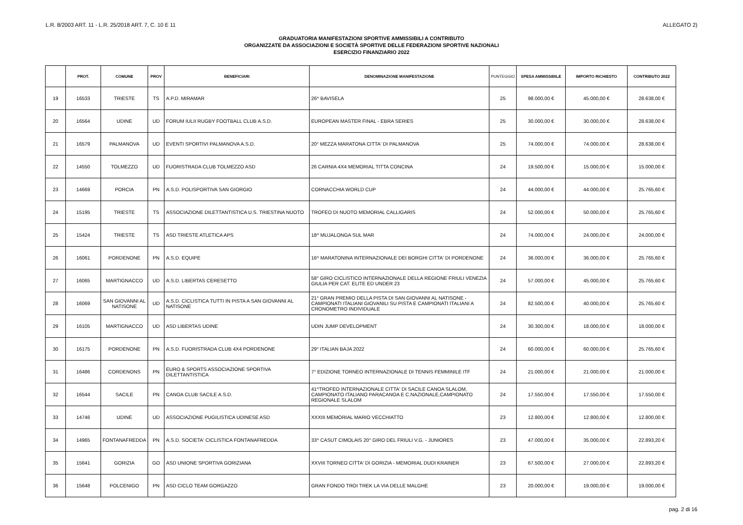L.R. 8/2003 ART. 11 - L.R. 25/2018 ART. 7, C. 10 E 11 ALLEGATO 2)
GRADUATORIA MANIFESTAZIONI SPORTIVE AMMISSIBILI A CONTRIBUTO
ORGANIZZATE DA ASSOCIAZIONI E SOCIETÀ SPORTIVE DELLE FEDERAZIONI SPORTIVE NAZIONALI
ESERCIZIO FINANZIARIO 2022
| | PROT. | COMUNE | PROV | BENEFICIARI | DENOMINAZIONE MANIFESTAZIONE | PUNTEGGIO | SPESA AMMISSIBILE | IMPORTO RICHIESTO | CONTRIBUTO 2022 |
| --- | --- | --- | --- | --- | --- | --- | --- | --- | --- |
| 19 | 16533 | TRIESTE | TS | A.P.D. MIRAMAR | 26^ BAVISELA | 25 | 98.000,00 € | 45.000,00 € | 28.638,00 € |
| 20 | 16564 | UDINE | UD | FORUM IULII RUGBY FOOTBALL CLUB A.S.D. | EUROPEAN MASTER FINAL - EBRA SERIES | 25 | 30.000,00 € | 30.000,00 € | 28.638,00 € |
| 21 | 16579 | PALMANOVA | UD | EVENTI SPORTIVI PALMANOVA A.S.D. | 20° MEZZA MARATONA CITTA' DI PALMANOVA | 25 | 74.000,00 € | 74.000,00 € | 28.638,00 € |
| 22 | 14550 | TOLMEZZO | UD | FUORISTRADA CLUB TOLMEZZO ASD | 26 CARNIA 4X4 MEMORIAL TITTA CONCINA | 24 | 19.500,00 € | 15.000,00 € | 15.000,00 € |
| 23 | 14669 | PORCIA | PN | A.S.D. POLISPORTIVA SAN GIORGIO | CORNACCHIA WORLD CUP | 24 | 44.000,00 € | 44.000,00 € | 25.765,60 € |
| 24 | 15195 | TRIESTE | TS | ASSOCIAZIONE DILETTANTISTICA U.S. TRIESTINA NUOTO | TROFEO DI NUOTO MEMORIAL CALLIGARIS | 24 | 52.000,00 € | 50.000,00 € | 25.765,60 € |
| 25 | 15424 | TRIESTE | TS | ASD TRIESTE ATLETICA APS | 18^ MUJALONGA SUL MAR | 24 | 74.000,00 € | 24.000,00 € | 24.000,00 € |
| 26 | 16061 | PORDENONE | PN | A.S.D. EQUIPE | 16^ MARATONINA INTERNAZIONALE DEI BORGHI CITTA' DI PORDENONE | 24 | 36.000,00 € | 36.000,00 € | 25.765,60 € |
| 27 | 16065 | MARTIGNACCO | UD | A.S.D. LIBERTAS CERESETTO | 58° GIRO CICLISTICO INTERNAZIONALE DELLA REGIONE FRIULI VENEZIA GIULIA PER CAT. ELITE ED UNDER 23 | 24 | 57.000,00 € | 45.000,00 € | 25.765,60 € |
| 28 | 16069 | SAN GIOVANNI AL NATISONE | UD | A.S.D. CICLISTICA TUTTI IN PISTA A SAN GIOVANNI AL NATISONE | 21° GRAN PREMIO DELLA PISTA DI SAN GIOVANNI AL NATISONE - CAMPIONATI ITALIANI GIOVANILI SU PISTA E CAMPIONATI ITALIANI A CRONOMETRO INDIVIDUALE | 24 | 82.500,00 € | 40.000,00 € | 25.765,60 € |
| 29 | 16105 | MARTIGNACCO | UD | ASD LIBERTAS UDINE | UDIN JUMP DEVELOPMENT | 24 | 30.300,00 € | 18.000,00 € | 18.000,00 € |
| 30 | 16175 | PORDENONE | PN | A.S.D. FUORISTRADA CLUB 4X4 PORDENONE | 29° ITALIAN BAJA 2022 | 24 | 60.000,00 € | 60.000,00 € | 25.765,60 € |
| 31 | 16486 | CORDENONS | PN | EURO & SPORTS ASSOCIAZIONE SPORTIVA DILETTANTISTICA | 7° EDIZIONE TORNEO INTERNAZIONALE DI TENNIS FEMMINILE ITF | 24 | 21.000,00 € | 21.000,00 € | 21.000,00 € |
| 32 | 16544 | SACILE | PN | CANOA CLUB SACILE A.S.D. | 41^TROFEO INTERNAZIONALE CITTA' DI SACILE CANOA SLALOM, CAMPIONATO ITALIANO PARACANOA E C.NAZIONALE,CAMPIONATO REGIONALE SLALOM | 24 | 17.550,00 € | 17.550,00 € | 17.550,00 € |
| 33 | 14746 | UDINE | UD | ASSOCIAZIONE PUGILISTICA UDINESE ASD | XXXIII MEMORIAL MARIO VECCHIATTO | 23 | 12.800,00 € | 12.800,00 € | 12.800,00 € |
| 34 | 14965 | FONTANAFREDDA | PN | A.S.D. SOCIETA' CICLISTICA FONTANAFREDDA | 33^ CASUT CIMOLAIS 20° GIRO DEL FRIULI V.G. - JUNIORES | 23 | 47.000,00 € | 35.000,00 € | 22.893,20 € |
| 35 | 15641 | GORIZIA | GO | ASD UNIONE SPORTIVA GORIZIANA | XXVIII TORNEO CITTA' DI GORIZIA - MEMORIAL DUDI KRAINER | 23 | 67.500,00 € | 27.000,00 € | 22.893,20 € |
| 36 | 15648 | POLCENIGO | PN | ASD CICLO TEAM GORGAZZO | GRAN FONDO TROI TREK LA VIA DELLE MALGHE | 23 | 20.000,00 € | 19.000,00 € | 19.000,00 € |
pag. 2 di 16